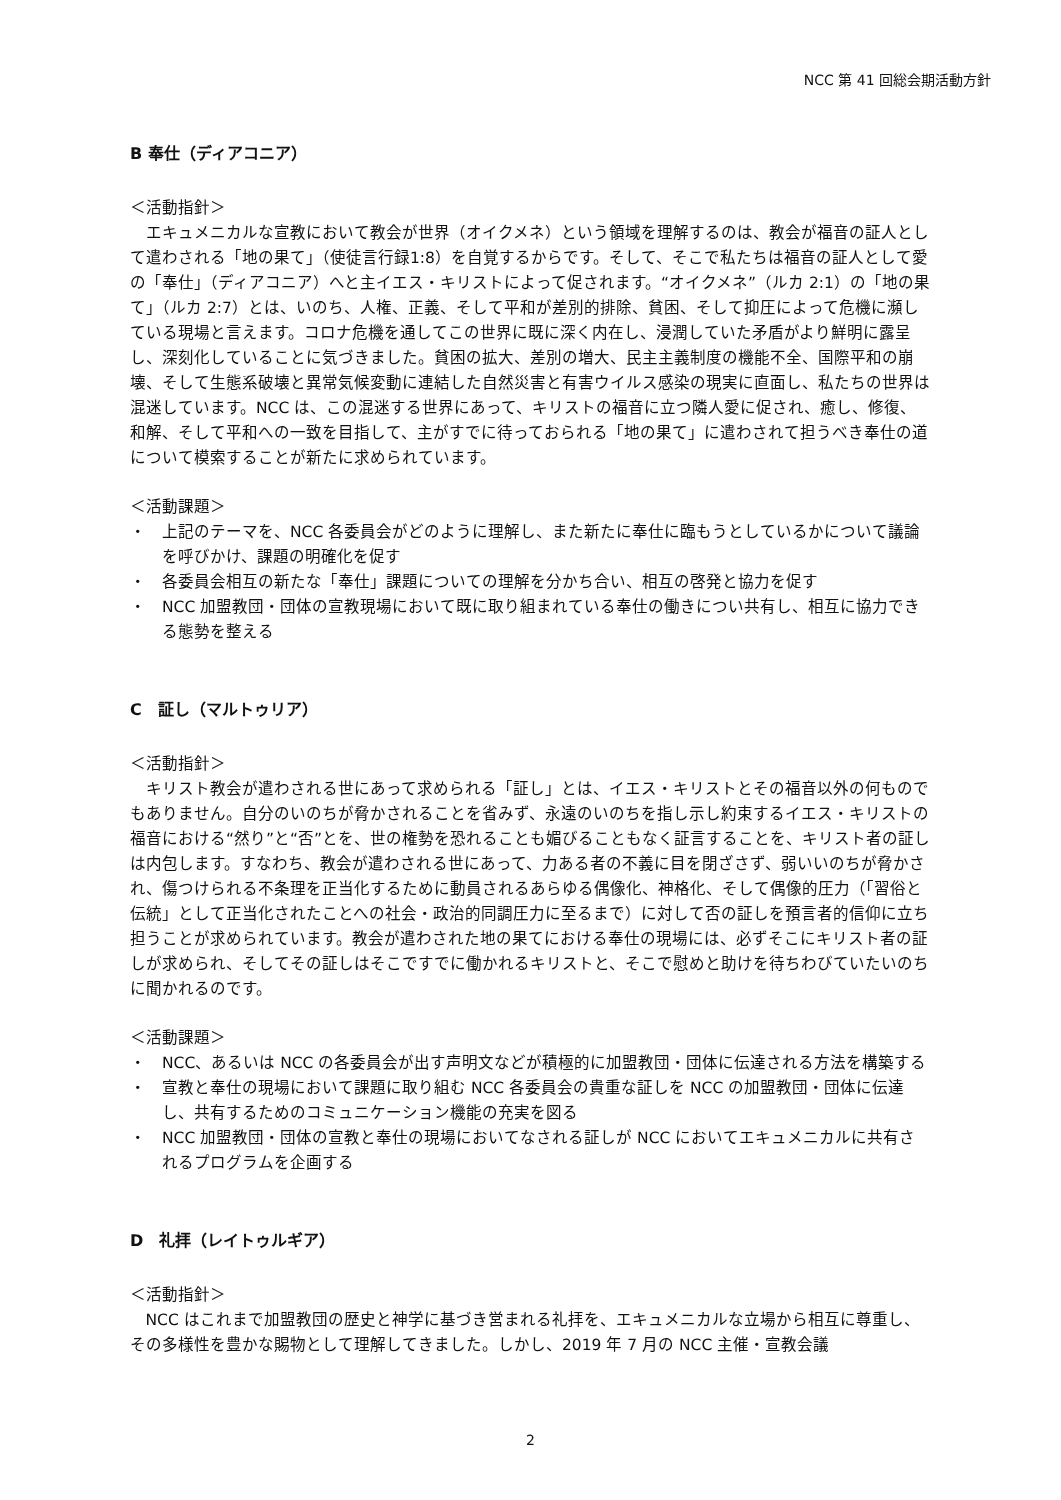NCC 第 41 回総会期活動方針
B 奉仕（ディアコニア）
＜活動指針＞
エキュメニカルな宣教において教会が世界（オイクメネ）という領域を理解するのは、教会が福音の証人として遣わされる「地の果て」（使徒言行録1:8）を自覚するからです。そして、そこで私たちは福音の証人として愛の「奉仕」（ディアコニア）へと主イエス・キリストによって促されます。“オイクメネ”（ルカ 2:1）の「地の果て」（ルカ 2:7）とは、いのち、人権、正義、そして平和が差別的排除、貧困、そして抑圧によって危機に瀕している現場と言えます。コロナ危機を通してこの世界に既に深く内在し、浸潤していた矛盾がより鮮明に露呈し、深刻化していることに気づきました。貧困の拡大、差別の増大、民主主義制度の機能不全、国際平和の崩壊、そして生態系破壊と異常気候変動に連結した自然災害と有害ウイルス感染の現実に直面し、私たちの世界は混迷しています。NCC は、この混迷する世界にあって、キリストの福音に立つ隣人愛に促され、癒し、修復、和解、そして平和への一致を目指して、主がすでに待っておられる「地の果て」に遣わされて担うべき奉仕の道について模索することが新たに求められています。
＜活動課題＞
・ 上記のテーマを、NCC 各委員会がどのように理解し、また新たに奉仕に臨もうとしているかについて議論を呼びかけ、課題の明確化を促す
・ 各委員会相互の新たな「奉仕」課題についての理解を分かち合い、相互の啓発と協力を促す
・ NCC 加盟教団・団体の宣教現場において既に取り組まれている奉仕の働きについ共有し、相互に協力できる態勢を整える
C　証し（マルトゥリア）
＜活動指針＞
キリスト教会が遣わされる世にあって求められる「証し」とは、イエス・キリストとその福音以外の何ものでもありません。自分のいのちが脅かされることを省みず、永遠のいのちを指し示し約束するイエス・キリストの福音における“然り”と“否”とを、世の権勢を恐れることも媚びることもなく証言することを、キリスト者の証しは内包します。すなわち、教会が遣わされる世にあって、力ある者の不義に目を閉ざさず、弱いいのちが脅かされ、傷つけられる不条理を正当化するために動員されるあらゆる偶像化、神格化、そして偶像的圧力（「習俗と伝統」として正当化されたことへの社会・政治的同調圧力に至るまで）に対して否の証しを預言者的信仰に立ち担うことが求められています。教会が遣わされた地の果てにおける奉仕の現場には、必ずそこにキリスト者の証しが求められ、そしてその証しはそこですでに働かれるキリストと、そこで慰めと助けを待ちわびていたいのちに聞かれるのです。
＜活動課題＞
・ NCC、あるいは NCC の各委員会が出す声明文などが積極的に加盟教団・団体に伝達される方法を構築する
・ 宣教と奉仕の現場において課題に取り組む NCC 各委員会の貴重な証しを NCC の加盟教団・団体に伝達し、共有するためのコミュニケーション機能の充実を図る
・ NCC 加盟教団・団体の宣教と奉仕の現場においてなされる証しが NCC においてエキュメニカルに共有されるプログラムを企画する
D　礼拝（レイトゥルギア）
＜活動指針＞
NCC はこれまで加盟教団の歴史と神学に基づき営まれる礼拝を、エキュメニカルな立場から相互に尊重し、その多様性を豊かな賜物として理解してきました。しかし、2019 年 7 月の NCC 主催・宣教会議
2